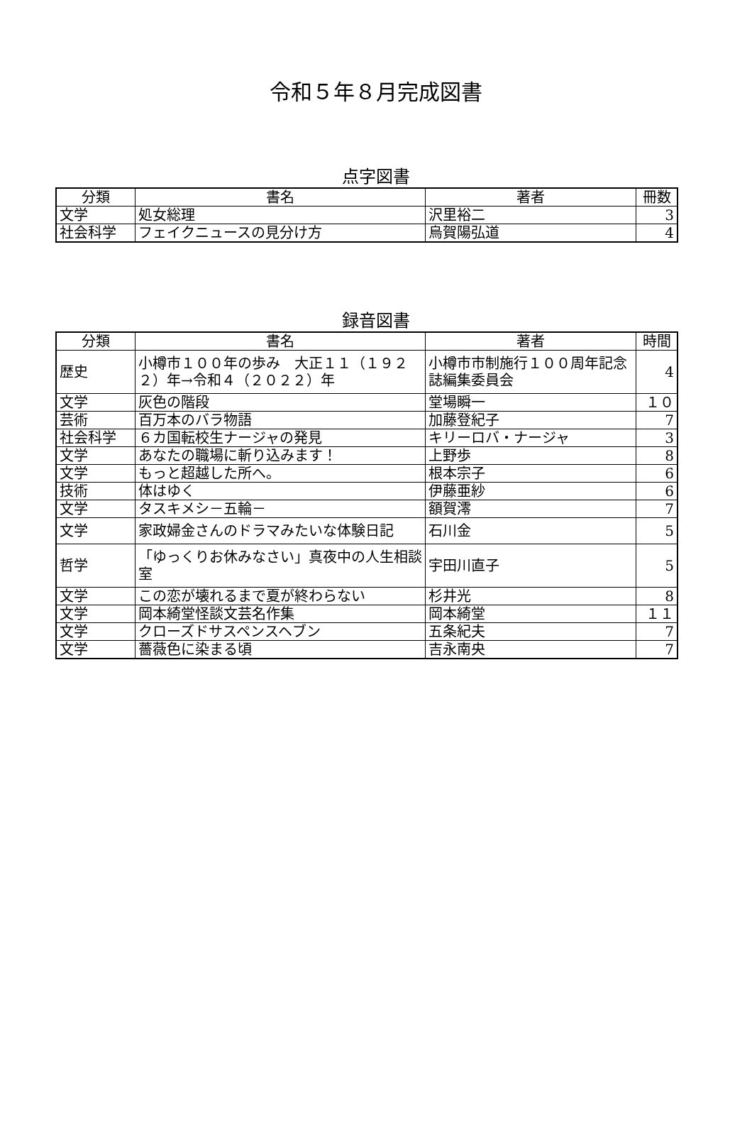令和５年８月完成図書
点字図書
| 分類 | 書名 | 著者 | 冊数 |
| --- | --- | --- | --- |
| 文学 | 処女総理 | 沢里裕二 | 3 |
| 社会科学 | フェイクニュースの見分け方 | 烏賀陽弘道 | 4 |
録音図書
| 分類 | 書名 | 著者 | 時間 |
| --- | --- | --- | --- |
| 歴史 | 小樽市１００年の歩み 大正１１（１９２２）年→令和４（２０２２）年 | 小樽市市制施行１００周年記念誌編集委員会 | 4 |
| 文学 | 灰色の階段 | 堂場瞬一 | １０ |
| 芸術 | 百万本のバラ物語 | 加藤登紀子 | 7 |
| 社会科学 | ６カ国転校生ナージャの発見 | キリーロバ・ナージャ | 3 |
| 文学 | あなたの職場に斬り込みます！ | 上野歩 | 8 |
| 文学 | もっと超越した所へ。 | 根本宗子 | 6 |
| 技術 | 体はゆく | 伊藤亜紗 | 6 |
| 文学 | タスキメシ－五輪－ | 額賀澪 | 7 |
| 文学 | 家政婦金さんのドラマみたいな体験日記 | 石川金 | 5 |
| 哲学 | 「ゆっくりお休みなさい」真夜中の人生相談室 | 宇田川直子 | 5 |
| 文学 | この恋が壊れるまで夏が終わらない | 杉井光 | 8 |
| 文学 | 岡本綺堂怪談文芸名作集 | 岡本綺堂 | １１ |
| 文学 | クローズドサスペンスヘブン | 五条紀夫 | 7 |
| 文学 | 薔薇色に染まる頃 | 吉永南央 | 7 |